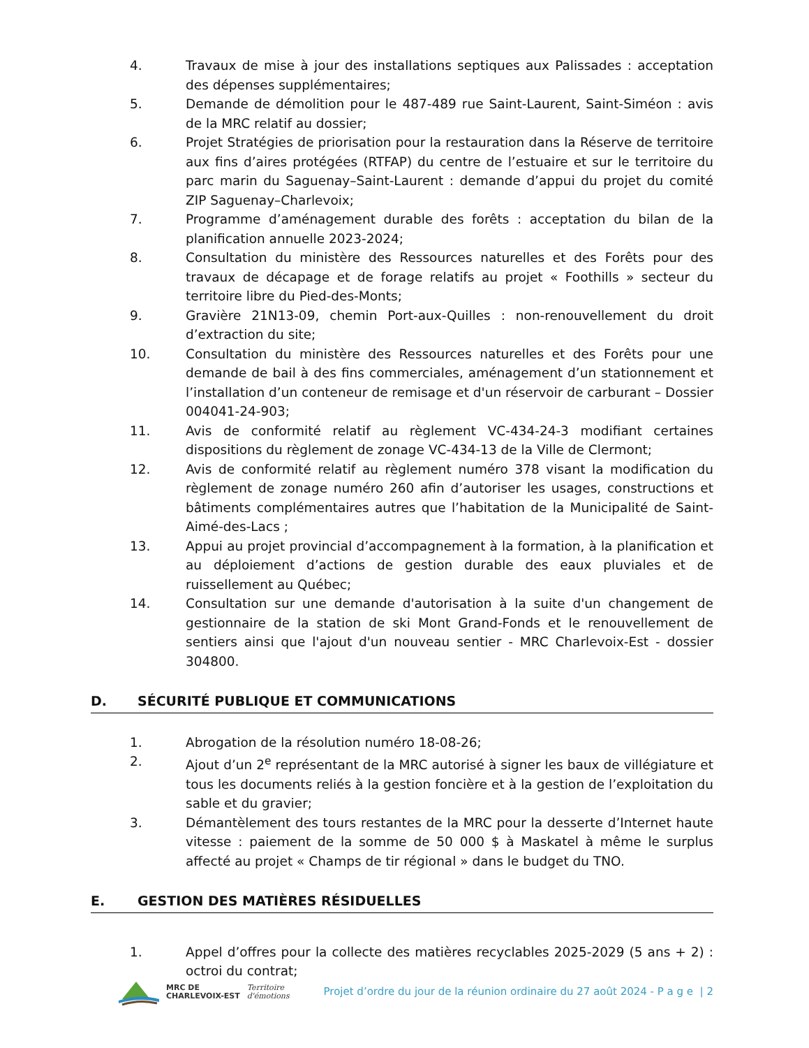4. Travaux de mise à jour des installations septiques aux Palissades : acceptation des dépenses supplémentaires;
5. Demande de démolition pour le 487-489 rue Saint-Laurent, Saint-Siméon : avis de la MRC relatif au dossier;
6. Projet Stratégies de priorisation pour la restauration dans la Réserve de territoire aux fins d’aires protégées (RTFAP) du centre de l’estuaire et sur le territoire du parc marin du Saguenay–Saint-Laurent : demande d’appui du projet du comité ZIP Saguenay–Charlevoix;
7. Programme d’aménagement durable des forêts : acceptation du bilan de la planification annuelle 2023-2024;
8. Consultation du ministère des Ressources naturelles et des Forêts pour des travaux de décapage et de forage relatifs au projet « Foothills » secteur du territoire libre du Pied-des-Monts;
9. Gravière 21N13-09, chemin Port-aux-Quilles : non-renouvellement du droit d’extraction du site;
10. Consultation du ministère des Ressources naturelles et des Forêts pour une demande de bail à des fins commerciales, aménagement d’un stationnement et l’installation d’un conteneur de remisage et d'un réservoir de carburant – Dossier 004041-24-903;
11. Avis de conformité relatif au règlement VC-434-24-3 modifiant certaines dispositions du règlement de zonage VC-434-13 de la Ville de Clermont;
12. Avis de conformité relatif au règlement numéro 378 visant la modification du règlement de zonage numéro 260 afin d’autoriser les usages, constructions et bâtiments complémentaires autres que l’habitation de la Municipalité de Saint-Aimé-des-Lacs ;
13. Appui au projet provincial d’accompagnement à la formation, à la planification et au déploiement d’actions de gestion durable des eaux pluviales et de ruissellement au Québec;
14. Consultation sur une demande d'autorisation à la suite d'un changement de gestionnaire de la station de ski Mont Grand-Fonds et le renouvellement de sentiers ainsi que l'ajout d'un nouveau sentier - MRC Charlevoix-Est - dossier 304800.
D. SÉCURITÉ PUBLIQUE ET COMMUNICATIONS
1. Abrogation de la résolution numéro 18-08-26;
2. Ajout d’un 2<sup>e</sup> représentant de la MRC autorisé à signer les baux de villégiature et tous les documents reliés à la gestion foncière et à la gestion de l’exploitation du sable et du gravier;
3. Démantèlement des tours restantes de la MRC pour la desserte d’Internet haute vitesse : paiement de la somme de 50 000 $ à Maskatel à même le surplus affecté au projet « Champs de tir régional » dans le budget du TNO.
E. GESTION DES MATIÈRES RÉSIDUELLES
1. Appel d’offres pour la collecte des matières recyclables 2025-2029 (5 ans + 2) : octroi du contrat;
MRC DE
CHARLEVOIX-EST Territoire
d'émotions
Projet d’ordre du jour de la réunion ordinaire du 27 août 2024 - P a g e | 2